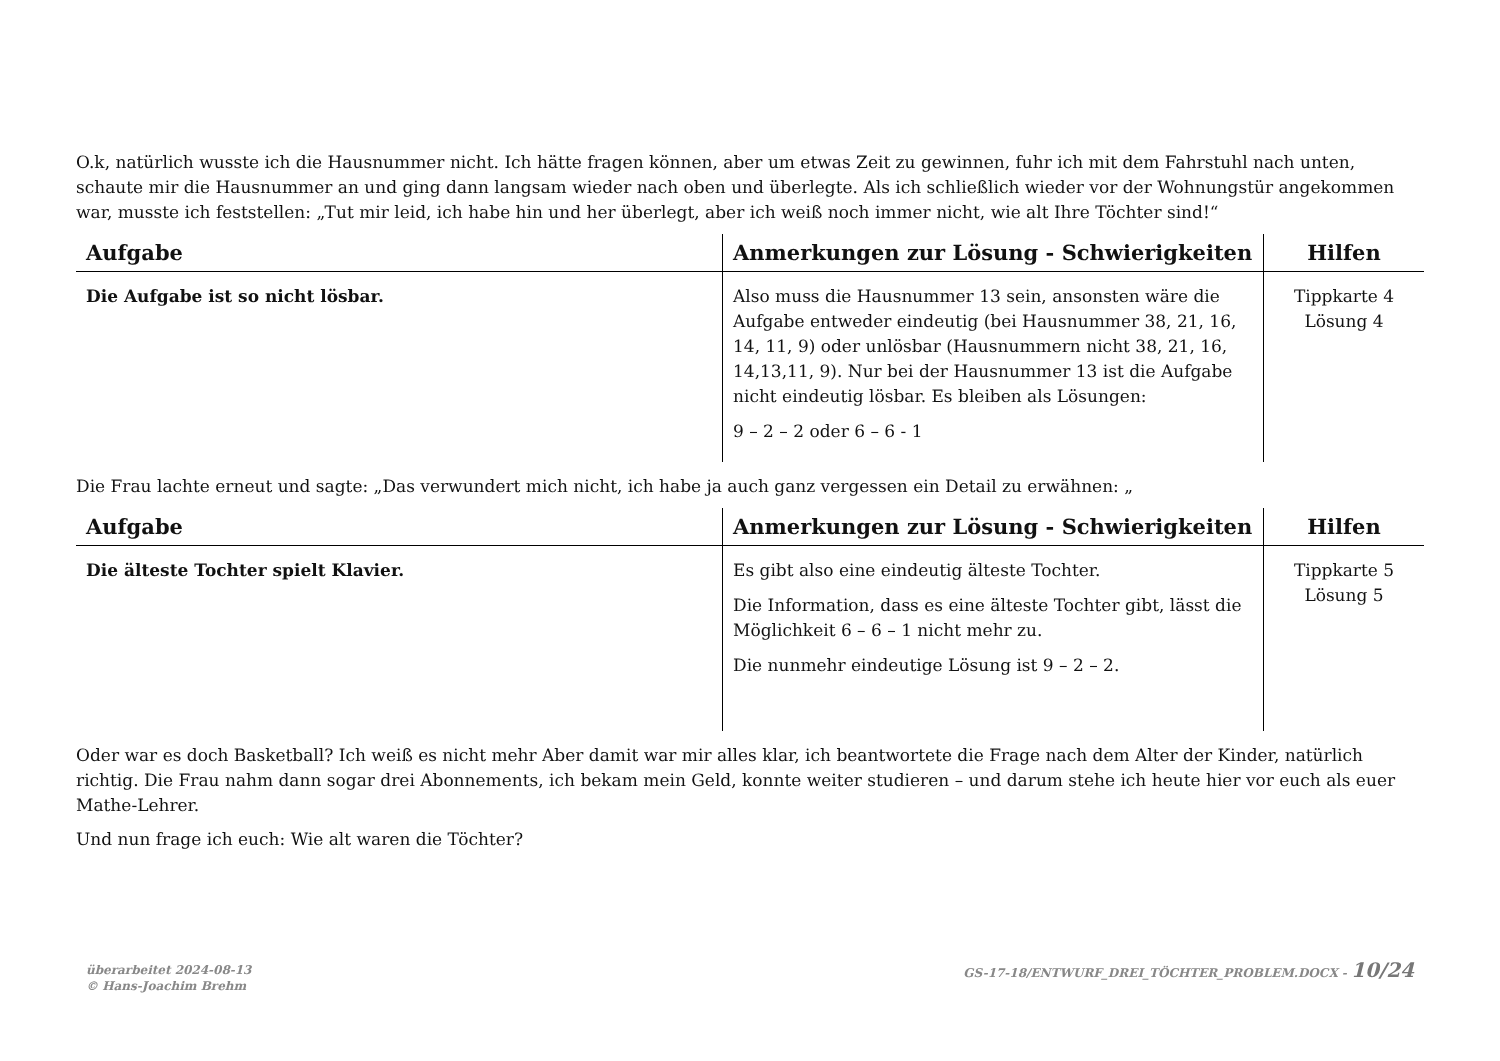O.k, natürlich wusste ich die Hausnummer nicht. Ich hätte fragen können, aber um etwas Zeit zu gewinnen, fuhr ich mit dem Fahrstuhl nach unten, schaute mir die Hausnummer an und ging dann langsam wieder nach oben und überlegte. Als ich schließlich wieder vor der Wohnungstür angekommen war, musste ich feststellen: „Tut mir leid, ich habe hin und her überlegt, aber ich weiß noch immer nicht, wie alt Ihre Töchter sind!“
| Aufgabe | Anmerkungen zur Lösung - Schwierigkeiten | Hilfen |
| --- | --- | --- |
| Die Aufgabe ist so nicht lösbar. | Also muss die Hausnummer 13 sein, ansonsten wäre die Aufgabe entweder eindeutig (bei Hausnummer 38, 21, 16, 14, 11, 9) oder unlösbar (Hausnummern nicht 38, 21, 16, 14,13,11, 9). Nur bei der Hausnummer 13 ist die Aufgabe nicht eindeutig lösbar. Es bleiben als Lösungen: 9 – 2 – 2 oder 6 – 6 - 1 | Tippkarte 4 Lösung 4 |
Die Frau lachte erneut und sagte: „Das verwundert mich nicht, ich habe ja auch ganz vergessen ein Detail zu erwähnen: „
| Aufgabe | Anmerkungen zur Lösung - Schwierigkeiten | Hilfen |
| --- | --- | --- |
| Die älteste Tochter spielt Klavier. | Es gibt also eine eindeutig älteste Tochter. Die Information, dass es eine älteste Tochter gibt, lässt die Möglichkeit 6 – 6 – 1 nicht mehr zu. Die nunmehr eindeutige Lösung ist 9 – 2 – 2. | Tippkarte 5 Lösung 5 |
Oder war es doch Basketball? Ich weiß es nicht mehr Aber damit war mir alles klar, ich beantwortete die Frage nach dem Alter der Kinder, natürlich richtig. Die Frau nahm dann sogar drei Abonnements, ich bekam mein Geld, konnte weiter studieren – und darum stehe ich heute hier vor euch als euer Mathe-Lehrer.
Und nun frage ich euch: Wie alt waren die Töchter?
überarbeitet 2024-08-13
© Hans-Joachim Brehm
GS-17-18/ENTWURF_DREI_TÖCHTER_PROBLEM.DOCX - 10/24